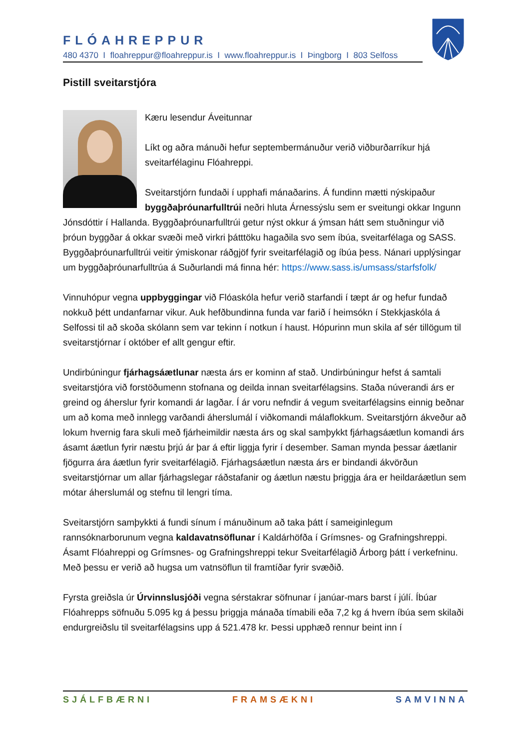FLÓAHREPPUR
480 4370 I floahreppur@floahreppur.is I www.floahreppur.is I Þingborg I 803 Selfoss
Pistill sveitarstjóra
Kæru lesendur Áveitunnar
Líkt og aðra mánuði hefur septembermánuður verið viðburðarríkur hjá sveitarfélaginu Flóahreppi.
Sveitarstjórn fundaði í upphafi mánaðarins. Á fundinn mætti nýskipaður byggðaþróunarfulltrúi neðri hluta Árnessýslu sem er sveitungi okkar Ingunn Jónsdóttir í Hallanda. Byggðaþróunarfulltrúi getur nýst okkur á ýmsan hátt sem stuðningur við þróun byggðar á okkar svæði með virkri þátttöku hagaðila svo sem íbúa, sveitarfélaga og SASS. Byggðaþróunarfulltrúi veitir ýmiskonar ráðgjöf fyrir sveitarfélagið og íbúa þess. Nánari upplýsingar um byggðaþróunarfulltrúa á Suðurlandi má finna hér: https://www.sass.is/umsass/starfsfolk/
Vinnuhópur vegna uppbyggingar við Flóaskóla hefur verið starfandi í tæpt ár og hefur fundað nokkuð þétt undanfarnar vikur. Auk hefðbundinna funda var farið í heimsókn í Stekkjaskóla á Selfossi til að skoða skólann sem var tekinn í notkun í haust. Hópurinn mun skila af sér tillögum til sveitarstjórnar í október ef allt gengur eftir.
Undirbúningur fjárhagsáætlunar næsta árs er kominn af stað. Undirbúningur hefst á samtali sveitarstjóra við forstöðumenn stofnana og deilda innan sveitarfélagsins. Staða núverandi árs er greind og áherslur fyrir komandi ár lagðar. Í ár voru nefndir á vegum sveitarfélagsins einnig beðnar um að koma með innlegg varðandi áherslumál í viðkomandi málaflokkum. Sveitarstjórn ákveður að lokum hvernig fara skuli með fjárheimildir næsta árs og skal samþykkt fjárhagsáætlun komandi árs ásamt áætlun fyrir næstu þrjú ár þar á eftir liggja fyrir í desember. Saman mynda þessar áætlanir fjögurra ára áætlun fyrir sveitarfélagið. Fjárhagsáætlun næsta árs er bindandi ákvörðun sveitarstjórnar um allar fjárhagslegar ráðstafanir og áætlun næstu þriggja ára er heildaráætlun sem mótar áherslumál og stefnu til lengri tíma.
Sveitarstjórn samþykkti á fundi sínum í mánuðinum að taka þátt í sameiginlegum rannsóknarborunum vegna kaldavatnsöflunar í Kaldárhöfða í Grímsnes- og Grafningshreppi. Ásamt Flóahreppi og Grímsnes- og Grafningshreppi tekur Sveitarfélagið Árborg þátt í verkefninu. Með þessu er verið að hugsa um vatnsöflun til framtíðar fyrir svæðið.
Fyrsta greiðsla úr Úrvinnslusjóði vegna sérstakrar söfnunar í janúar-mars barst í júlí. Íbúar Flóahrepps söfnuðu 5.095 kg á þessu þriggja mánaða tímabili eða 7,2 kg á hvern íbúa sem skilaði endurgreiðslu til sveitarfélagsins upp á 521.478 kr. Þessi upphæð rennur beint inn í
SJÁLFBÆRNI FRAMSÆKNI SAMVINNA